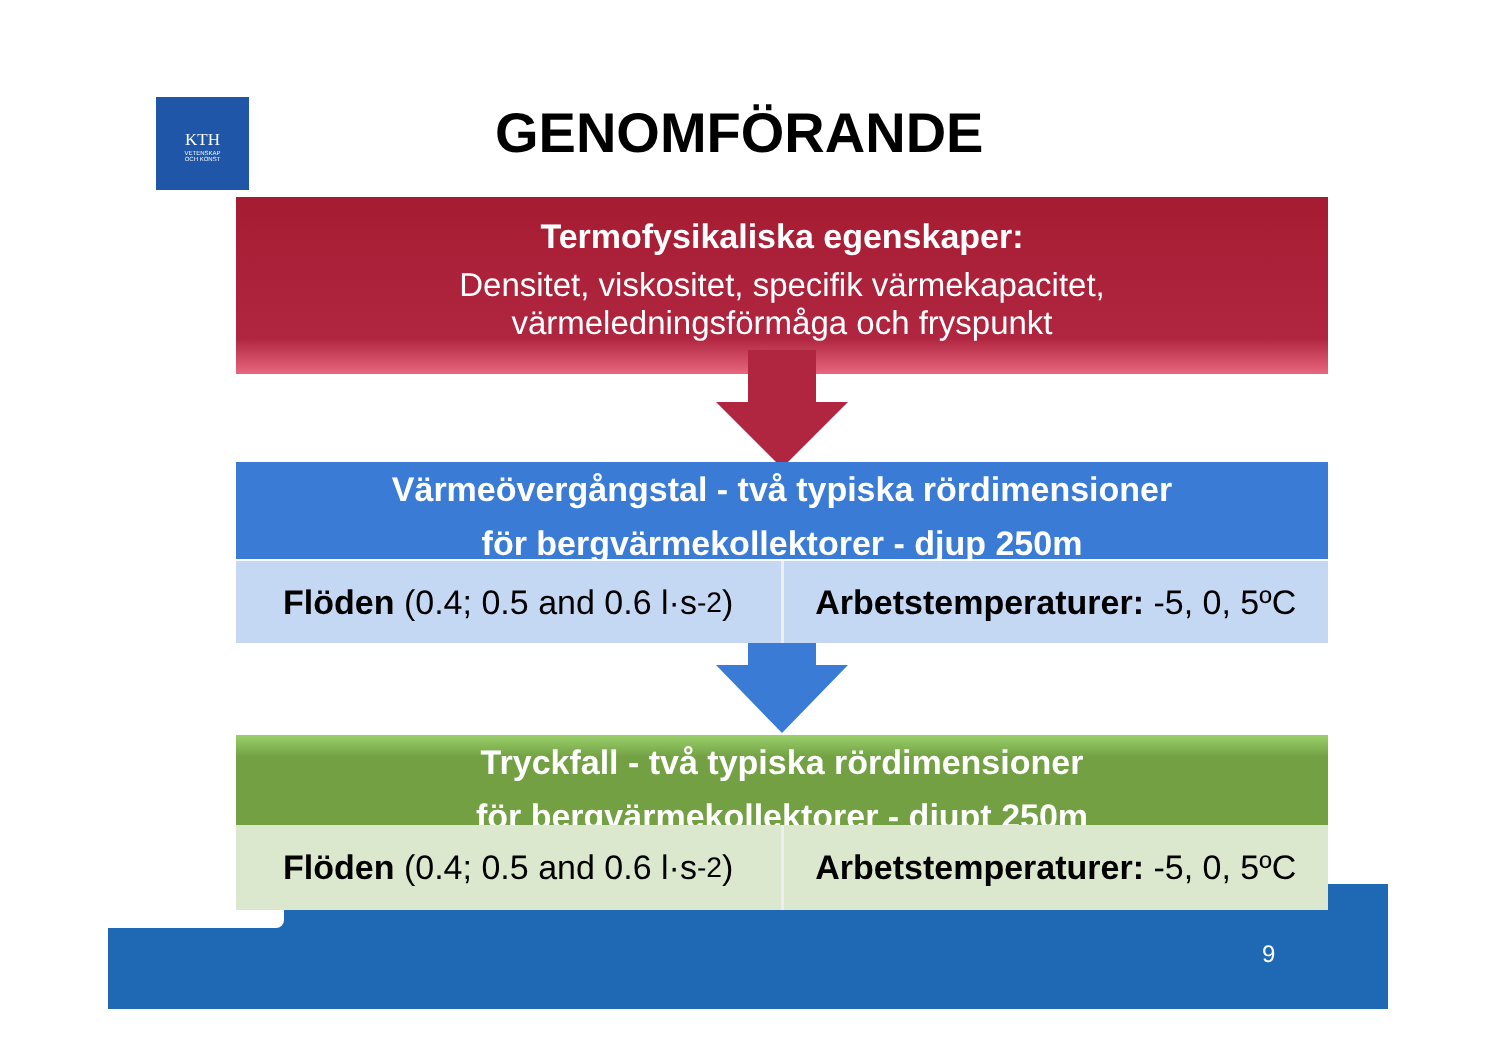KTH
VETENSKAP
OCH KONST
GENOMFÖRANDE
Termofysikaliska egenskaper:
Densitet, viskositet, specifik värmekapacitet,
värmeledningsförmåga och fryspunkt
Värmeövergångstal - två typiska rördimensioner
för bergvärmekollektorer - djup 250m
Flöden (0.4; 0.5 and 0.6 l·s<sup>-2</sup>)
Arbetstemperaturer: -5, 0, 5ºC
Tryckfall - två typiska rördimensioner
för bergvärmekollektorer - djupt 250m
Flöden (0.4; 0.5 and 0.6 l·s<sup>-2</sup>)
Arbetstemperaturer: -5, 0, 5ºC
9